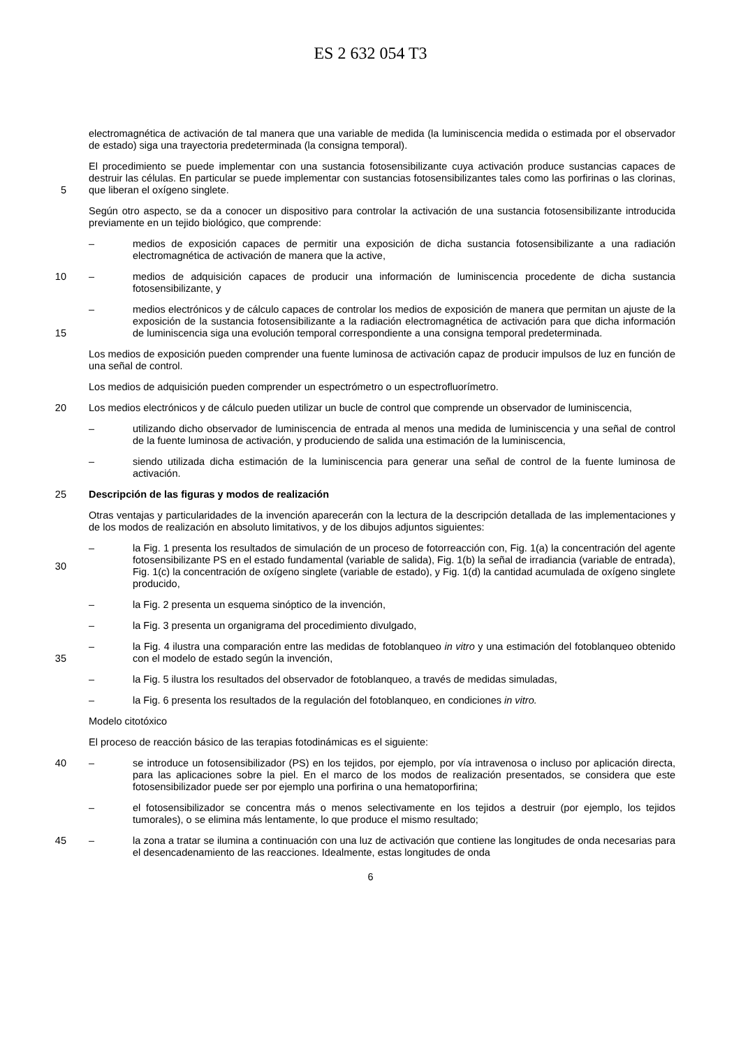ES 2 632 054 T3
electromagnética de activación de tal manera que una variable de medida (la luminiscencia medida o estimada por el observador de estado) siga una trayectoria predeterminada (la consigna temporal).
5 El procedimiento se puede implementar con una sustancia fotosensibilizante cuya activación produce sustancias capaces de destruir las células. En particular se puede implementar con sustancias fotosensibilizantes tales como las porfirinas o las clorinas, que liberan el oxígeno singlete.
Según otro aspecto, se da a conocer un dispositivo para controlar la activación de una sustancia fotosensibilizante introducida previamente en un tejido biológico, que comprende:
– medios de exposición capaces de permitir una exposición de dicha sustancia fotosensibilizante a una radiación electromagnética de activación de manera que la active,
10 – medios de adquisición capaces de producir una información de luminiscencia procedente de dicha sustancia fotosensibilizante, y
15 – medios electrónicos y de cálculo capaces de controlar los medios de exposición de manera que permitan un ajuste de la exposición de la sustancia fotosensibilizante a la radiación electromagnética de activación para que dicha información de luminiscencia siga una evolución temporal correspondiente a una consigna temporal predeterminada.
Los medios de exposición pueden comprender una fuente luminosa de activación capaz de producir impulsos de luz en función de una señal de control.
Los medios de adquisición pueden comprender un espectrómetro o un espectrofluorímetro.
20 Los medios electrónicos y de cálculo pueden utilizar un bucle de control que comprende un observador de luminiscencia,
– utilizando dicho observador de luminiscencia de entrada al menos una medida de luminiscencia y una señal de control de la fuente luminosa de activación, y produciendo de salida una estimación de la luminiscencia,
– siendo utilizada dicha estimación de la luminiscencia para generar una señal de control de la fuente luminosa de activación.
25 Descripción de las figuras y modos de realización
Otras ventajas y particularidades de la invención aparecerán con la lectura de la descripción detallada de las implementaciones y de los modos de realización en absoluto limitativos, y de los dibujos adjuntos siguientes:
30 – la Fig. 1 presenta los resultados de simulación de un proceso de fotorreacción con, Fig. 1(a) la concentración del agente fotosensibilizante PS en el estado fundamental (variable de salida), Fig. 1(b) la señal de irradiancia (variable de entrada), Fig. 1(c) la concentración de oxígeno singlete (variable de estado), y Fig. 1(d) la cantidad acumulada de oxígeno singlete producido,
– la Fig. 2 presenta un esquema sinóptico de la invención,
– la Fig. 3 presenta un organigrama del procedimiento divulgado,
35 – la Fig. 4 ilustra una comparación entre las medidas de fotoblanqueo in vitro y una estimación del fotoblanqueo obtenido con el modelo de estado según la invención,
– la Fig. 5 ilustra los resultados del observador de fotoblanqueo, a través de medidas simuladas,
– la Fig. 6 presenta los resultados de la regulación del fotoblanqueo, en condiciones in vitro.
Modelo citotóxico
El proceso de reacción básico de las terapias fotodinámicas es el siguiente:
40 – se introduce un fotosensibilizador (PS) en los tejidos, por ejemplo, por vía intravenosa o incluso por aplicación directa, para las aplicaciones sobre la piel. En el marco de los modos de realización presentados, se considera que este fotosensibilizador puede ser por ejemplo una porfirina o una hematoporfirina;
– el fotosensibilizador se concentra más o menos selectivamente en los tejidos a destruir (por ejemplo, los tejidos tumorales), o se elimina más lentamente, lo que produce el mismo resultado;
45 – la zona a tratar se ilumina a continuación con una luz de activación que contiene las longitudes de onda necesarias para el desencadenamiento de las reacciones. Idealmente, estas longitudes de onda
6